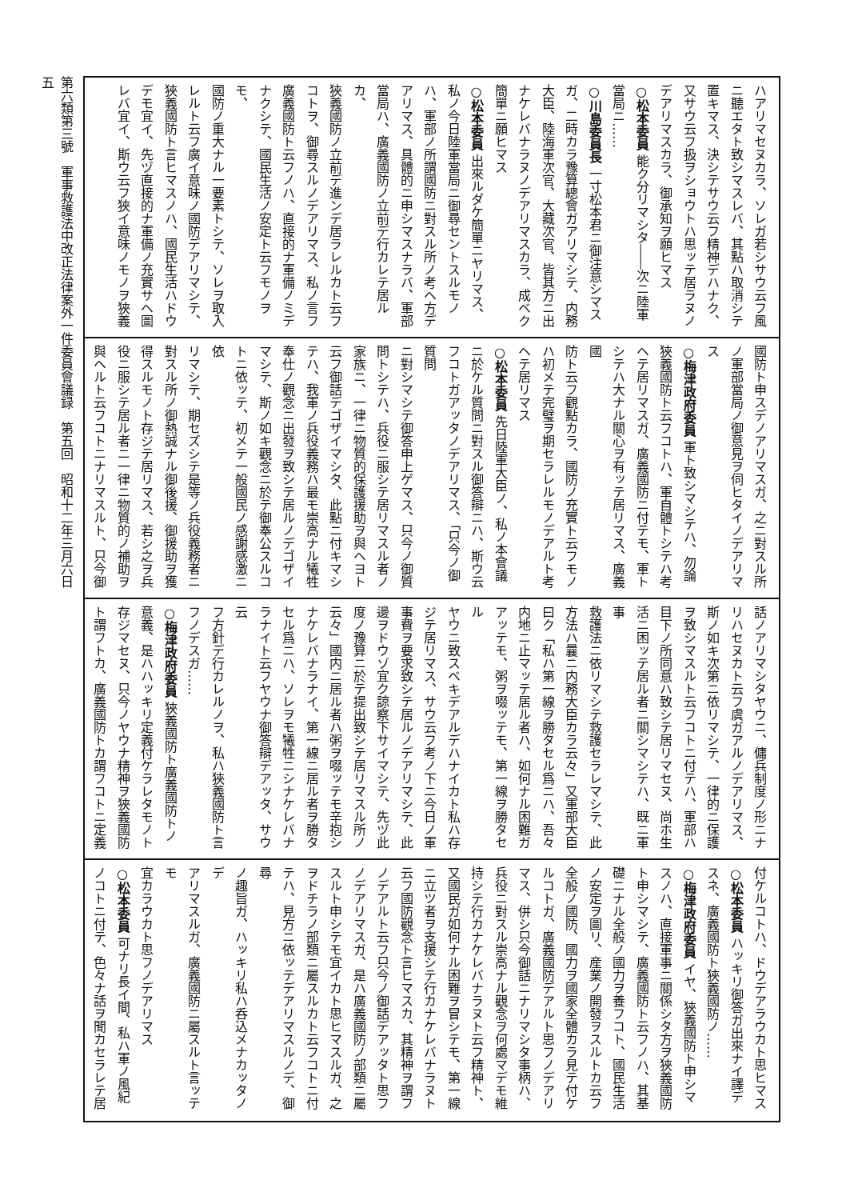ハアリマセヌカラ、ソレガ若シサウ云フ風
ニ聽エタト致シマスレバ、其點ハ取消シテ
置キマス、決シテサウ云フ精神デハナク、
又サウ云フ扱ヲショウトハ思ッテ居ラヌノ
デアリマスカラ、御承知ヲ願ヒマス
○松本委員 能ク分リマシタ――次ニ陸軍
當局ニ……
○川島委員長 一寸松本君ニ御注意シマス
ガ、二時カラ豫算總會ガアリマシテ、内務
大臣、陸海軍次官、大藏次官、皆其方ニ出
ナケレバナラヌノデアリマスカラ、成ベク
簡單ニ願ヒマス
○松本委員 出來ルダケ簡單ニヤリマス、
私ノ今日陸軍當局ニ御尋セントスルモノ
ハ、軍部ノ所謂國防ニ對スル所ノ考ヘ方デ
アリマス、具體的ニ申シマスナラバ、軍部
當局ハ、廣義國防ノ立前デ行カレテ居ルカ、
狹義國防ノ立前デ進ンデ居ラレルカト云フ
コトヲ、御尋スルノデアリマス、私ノ言フ
廣義國防ト云フノハ、直接的ナ軍備ノミデ
ナクシテ、國民生活ノ安定ト云フモノヲモ、
國防ノ重大ナル一要素トシテ、ソレヲ取入
レルト云フ廣イ意味ノ國防デアリマシテ、
狹義國防ト言ヒマスノハ、國民生活ハドウ
デモ宜イ、先ヅ直接的ナ軍備ノ充實サヘ圖
レバ宜イ、斯ウ云フ狹イ意味ノモノヲ狹義
國防ト申スデノアリマスガ、之ニ對スル所
ノ軍部當局ノ御意見ヲ伺ヒタイノデアリマ
ス
○梅津政府委員 軍ト致シマシテハ、勿論
狹義國防ト云フコトハ、軍自體トシテハ考
ヘテ居リマスガ、廣義國防ニ付テモ、軍ト
シテハ大ナル關心ヲ有ッテ居リマス、廣義國
防ト云フ觀點カラ、國防ノ充實ト云フモノ
ハ初メテ完璧ヲ期セラレルモノデアルト考
ヘテ居リマス
○松本委員 先日陸軍大臣ノ、私ノ本會議
ニ於ケル質問ニ對スル御答辯ニハ、斯ウ云
フコトガアッタノデアリマス、「只今ノ御質問
ニ對シマシテ御答申上ゲマス、只今ノ御質
問トシテハ、兵役ニ服シテ居リマスル者ノ
家族ニ、一律ニ物質的保護援助ヲ與ヘヨト
云フ御話デゴザイマシタ、此點ニ付キマシ
テハ、我軍ノ兵役義務ハ最モ崇高ナル犧牲
奉仕ノ觀念ニ出發ヲ致シテ居ルノデゴザイ
マシテ、斯ノ如キ觀念ニ於テ御奉公スルコ
トニ依ッテ、初メテ一般國民ノ感謝感激ニ依
リマシテ、期セズシテ是等ノ兵役義務者ニ
對スル所ノ御熱誠ナル御後援、御援助ヲ獲
得スルモノト存ジテ居リマス、若シ之ヲ兵
役ニ服シテ居ル者ニ一律ニ物質的ノ補助ヲ
與ヘルト云フコトニナリマスルト、只今御
話ノアリマシタヤウニ、傭兵制度ノ形ニナ
リハセヌカト云フ虞ガアルノデアリマス、
斯ノ如キ次第ニ依リマシテ、一律的ニ保護
ヲ致シマスルト云フコトニ付テハ、軍部ハ
目下ノ所同意ハ致シテ居リマセヌ、尚ホ生
活ニ困ッテ居ル者ニ關シマシテハ、既ニ軍事
救護法ニ依リマシテ救護セラレマシテ、此
方法ハ曩ニ内務大臣カラ云々」又軍部大臣
曰ク「私ハ第一線ヲ勝タセル爲ニハ、吾々
内地ニ止マッテ居ル者ハ、如何ナル困難ガ
アッテモ、粥ヲ啜ッテモ、第一線ヲ勝タセル
ヤウニ致スベキデアルデハナイカト私ハ存
ジテ居リマス、サウ云フ考ノ下ニ今日ノ軍
事費ヲ要求致シテ居ルノデアリマシテ、此
邊ヲドウゾ宜ク諒察下サイマシテ、先ヅ此
度ノ豫算ニ於テ提出致シテ居リマスル所ノ
云々」國内ニ居ル者ハ粥ヲ啜ッテモ辛抱シ
ナケレバナラナイ、第一線ニ居ル者ヲ勝タ
セル爲ニハ、ソレヲモ犧牲ニシナケレバナ
ラナイト云フヤウナ御答辯デアッタ、サウ云
フ方針デ行カレルノヲ、私ハ狹義國防ト言
フノデスガ……
○梅津政府委員 狹義國防ト廣義國防トノ
意義、是ハハッキリ定義付ケラレタモノト
存ジマセヌ、只今ノヤウナ精神ヲ狹義國防
ト謂フトカ、廣義國防トカ謂フコトニ定義
付ケルコトハ、ドウデアラウカト思ヒマス
○松本委員 ハッキリ御答ガ出來ナイ譯デ
スネ、廣義國防ト狹義國防ノ……
○梅津政府委員 イヤ、狹義國防ト申シマ
スノハ、直接軍事ニ關係シタ方ヲ狹義國防
ト申シマシテ、廣義國防ト云フノハ、其基
礎ニナル全般ノ國力ヲ養フコト、國民生活
ノ安定ヲ圖リ、産業ノ開發ヲスルトカ云フ
全般ノ國防、國力ヲ國家全體カラ見テ付ケ
ルコトガ、廣義國防デアルト思フノデアリ
マス、併シ只今御話ニナリマシタ事柄ハ、
兵役ニ對スル崇高ナル觀念ヲ何處マデモ維
持シテ行カナケレバナラヌト云フ精神ト、
又國民ガ如何ナル困難ヲ冒シテモ、第一線
ニ立ツ者ヲ支援シテ行カナケレバナラヌト
云フ國防觀念ト言ヒマスカ、其精神ヲ謂フ
ノデアルト云フ只今ノ御話デアッタト思フ
ノデアリマスガ、是ハ廣義國防ノ部類ニ屬
スルト申シテモ宜イカト思ヒマスルガ、之
ヲドチラノ部類ニ屬スルカト云フコトニ付
テハ、見方ニ依ッテデアリマスルノデ、御尋
ノ趣旨ガ、ハッキリ私ハ呑込メナカッタノデ
アリマスルガ、廣義國防ニ屬スルト言ッテモ
宜カラウカト思フノデアリマス
○松本委員 可ナリ長イ間、私ハ軍ノ風紀
ノコトニ付テ、色々ナ話ヲ聞カセラレテ居
第六類第三號　軍事救護法中改正法律案外一件委員會議録　第五回　昭和十二年三月六日
五